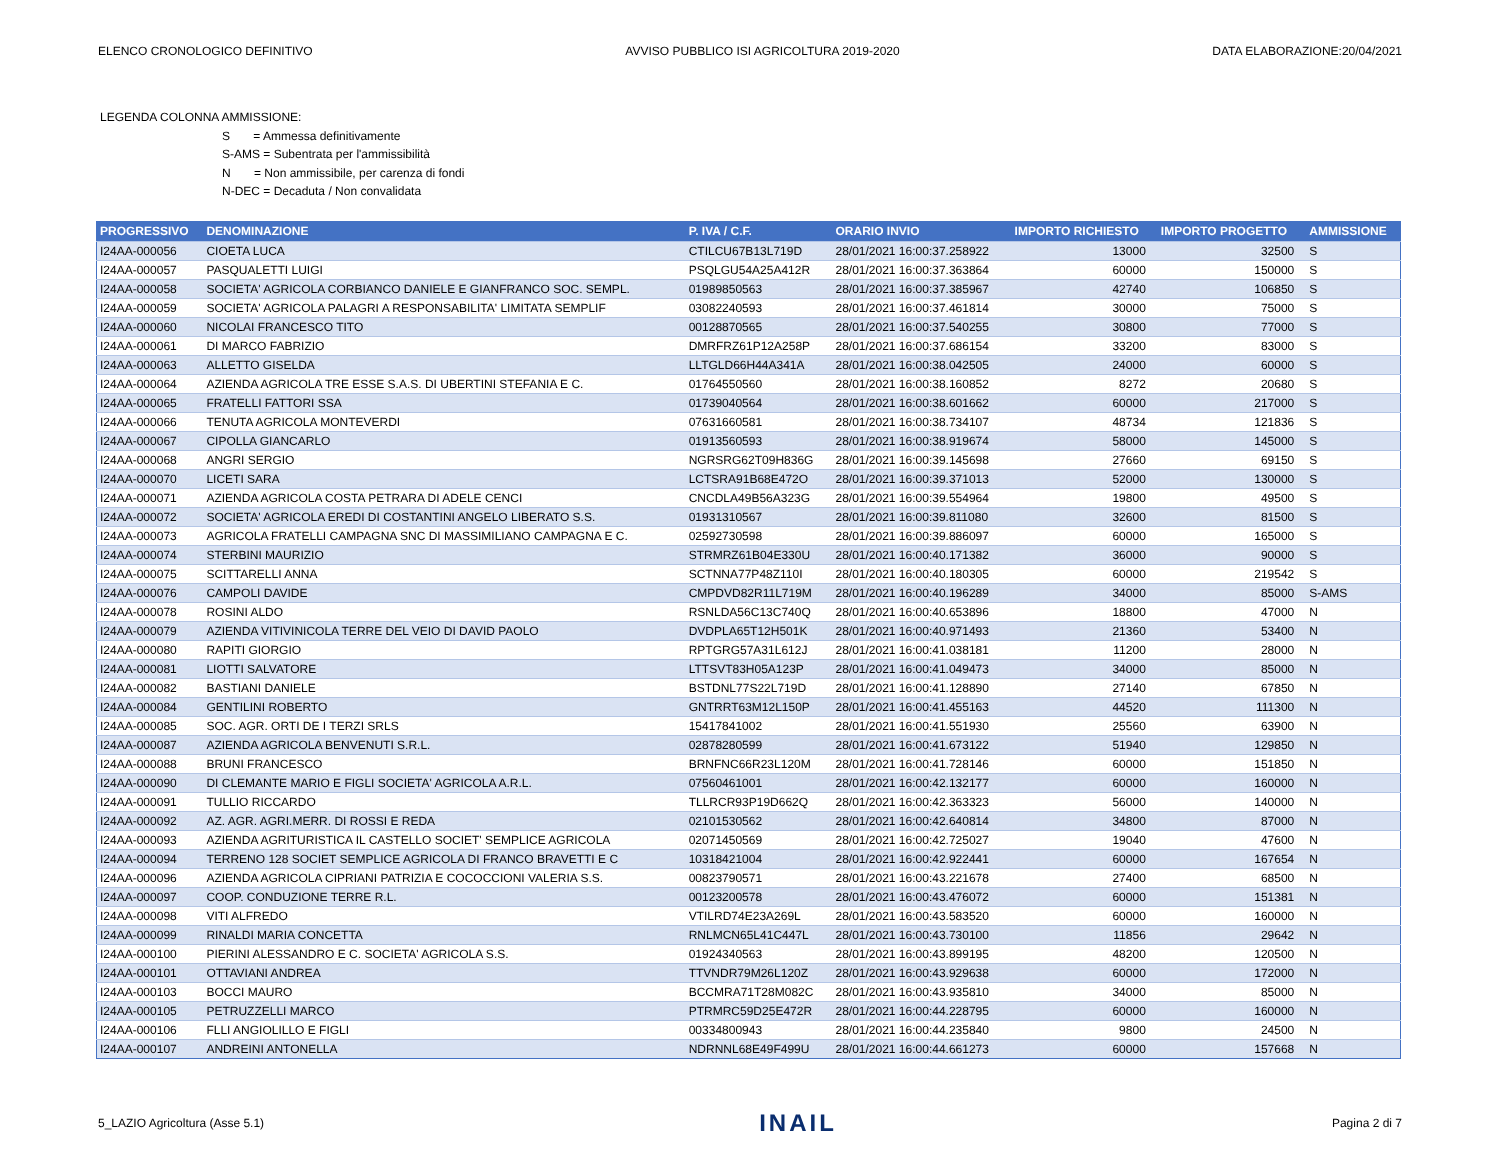ELENCO CRONOLOGICO DEFINITIVO AVVISO PUBBLICO ISI AGRICOLTURA 2019-2020 DATA ELABORAZIONE:20/04/2021
LEGENDA COLONNA AMMISSIONE:
S = Ammessa definitivamente
S-AMS = Subentrata per l'ammissibilità
N = Non ammissibile, per carenza di fondi
N-DEC = Decaduta / Non convalidata
| PROGRESSIVO | DENOMINAZIONE | P. IVA / C.F. | ORARIO INVIO | IMPORTO RICHIESTO | IMPORTO PROGETTO | AMMISSIONE |
| --- | --- | --- | --- | --- | --- | --- |
| I24AA-000056 | CIOETA LUCA | CTILCU67B13L719D | 28/01/2021 16:00:37.258922 | 13000 | 32500 | S |
| I24AA-000057 | PASQUALETTI LUIGI | PSQLGU54A25A412R | 28/01/2021 16:00:37.363864 | 60000 | 150000 | S |
| I24AA-000058 | SOCIETA' AGRICOLA CORBIANCO DANIELE E GIANFRANCO SOC. SEMPL. | 01989850563 | 28/01/2021 16:00:37.385967 | 42740 | 106850 | S |
| I24AA-000059 | SOCIETA' AGRICOLA PALAGRI A RESPONSABILITA' LIMITATA SEMPLIF | 03082240593 | 28/01/2021 16:00:37.461814 | 30000 | 75000 | S |
| I24AA-000060 | NICOLAI FRANCESCO TITO | 00128870565 | 28/01/2021 16:00:37.540255 | 30800 | 77000 | S |
| I24AA-000061 | DI MARCO FABRIZIO | DMRFRZ61P12A258P | 28/01/2021 16:00:37.686154 | 33200 | 83000 | S |
| I24AA-000063 | ALLETTO GISELDA | LLTGLD66H44A341A | 28/01/2021 16:00:38.042505 | 24000 | 60000 | S |
| I24AA-000064 | AZIENDA AGRICOLA TRE ESSE S.A.S. DI UBERTINI STEFANIA E C. | 01764550560 | 28/01/2021 16:00:38.160852 | 8272 | 20680 | S |
| I24AA-000065 | FRATELLI FATTORI SSA | 01739040564 | 28/01/2021 16:00:38.601662 | 60000 | 217000 | S |
| I24AA-000066 | TENUTA AGRICOLA MONTEVERDI | 07631660581 | 28/01/2021 16:00:38.734107 | 48734 | 121836 | S |
| I24AA-000067 | CIPOLLA GIANCARLO | 01913560593 | 28/01/2021 16:00:38.919674 | 58000 | 145000 | S |
| I24AA-000068 | ANGRI SERGIO | NGRSRG62T09H836G | 28/01/2021 16:00:39.145698 | 27660 | 69150 | S |
| I24AA-000070 | LICETI SARA | LCTSRA91B68E472O | 28/01/2021 16:00:39.371013 | 52000 | 130000 | S |
| I24AA-000071 | AZIENDA AGRICOLA COSTA PETRARA DI ADELE CENCI | CNCDLA49B56A323G | 28/01/2021 16:00:39.554964 | 19800 | 49500 | S |
| I24AA-000072 | SOCIETA' AGRICOLA EREDI DI COSTANTINI ANGELO LIBERATO S.S. | 01931310567 | 28/01/2021 16:00:39.811080 | 32600 | 81500 | S |
| I24AA-000073 | AGRICOLA FRATELLI CAMPAGNA SNC DI MASSIMILIANO CAMPAGNA E C. | 02592730598 | 28/01/2021 16:00:39.886097 | 60000 | 165000 | S |
| I24AA-000074 | STERBINI MAURIZIO | STRMRZ61B04E330U | 28/01/2021 16:00:40.171382 | 36000 | 90000 | S |
| I24AA-000075 | SCITTARELLI ANNA | SCTNNA77P48Z110I | 28/01/2021 16:00:40.180305 | 60000 | 219542 | S |
| I24AA-000076 | CAMPOLI DAVIDE | CMPDVD82R11L719M | 28/01/2021 16:00:40.196289 | 34000 | 85000 | S-AMS |
| I24AA-000078 | ROSINI ALDO | RSNLDA56C13C740Q | 28/01/2021 16:00:40.653896 | 18800 | 47000 | N |
| I24AA-000079 | AZIENDA VITIVINICOLA TERRE DEL VEIO DI DAVID PAOLO | DVDPLA65T12H501K | 28/01/2021 16:00:40.971493 | 21360 | 53400 | N |
| I24AA-000080 | RAPITI GIORGIO | RPTGRG57A31L612J | 28/01/2021 16:00:41.038181 | 11200 | 28000 | N |
| I24AA-000081 | LIOTTI SALVATORE | LTTSVT83H05A123P | 28/01/2021 16:00:41.049473 | 34000 | 85000 | N |
| I24AA-000082 | BASTIANI DANIELE | BSTDNL77S22L719D | 28/01/2021 16:00:41.128890 | 27140 | 67850 | N |
| I24AA-000084 | GENTILINI ROBERTO | GNTRRT63M12L150P | 28/01/2021 16:00:41.455163 | 44520 | 111300 | N |
| I24AA-000085 | SOC. AGR. ORTI DE I TERZI SRLS | 15417841002 | 28/01/2021 16:00:41.551930 | 25560 | 63900 | N |
| I24AA-000087 | AZIENDA AGRICOLA BENVENUTI S.R.L. | 02878280599 | 28/01/2021 16:00:41.673122 | 51940 | 129850 | N |
| I24AA-000088 | BRUNI FRANCESCO | BRNFNC66R23L120M | 28/01/2021 16:00:41.728146 | 60000 | 151850 | N |
| I24AA-000090 | DI CLEMANTE MARIO E FIGLI SOCIETA' AGRICOLA A.R.L. | 07560461001 | 28/01/2021 16:00:42.132177 | 60000 | 160000 | N |
| I24AA-000091 | TULLIO RICCARDO | TLLRCR93P19D662Q | 28/01/2021 16:00:42.363323 | 56000 | 140000 | N |
| I24AA-000092 | AZ. AGR. AGRI.MERR. DI ROSSI E REDA | 02101530562 | 28/01/2021 16:00:42.640814 | 34800 | 87000 | N |
| I24AA-000093 | AZIENDA AGRITURISTICA IL CASTELLO SOCIET' SEMPLICE AGRICOLA | 02071450569 | 28/01/2021 16:00:42.725027 | 19040 | 47600 | N |
| I24AA-000094 | TERRENO 128 SOCIET SEMPLICE AGRICOLA DI FRANCO BRAVETTI E C | 10318421004 | 28/01/2021 16:00:42.922441 | 60000 | 167654 | N |
| I24AA-000096 | AZIENDA AGRICOLA CIPRIANI PATRIZIA E COCOCCIONI VALERIA S.S. | 00823790571 | 28/01/2021 16:00:43.221678 | 27400 | 68500 | N |
| I24AA-000097 | COOP. CONDUZIONE TERRE R.L. | 00123200578 | 28/01/2021 16:00:43.476072 | 60000 | 151381 | N |
| I24AA-000098 | VITI ALFREDO | VTILRD74E23A269L | 28/01/2021 16:00:43.583520 | 60000 | 160000 | N |
| I24AA-000099 | RINALDI MARIA CONCETTA | RNLMCN65L41C447L | 28/01/2021 16:00:43.730100 | 11856 | 29642 | N |
| I24AA-000100 | PIERINI ALESSANDRO E C. SOCIETA' AGRICOLA S.S. | 01924340563 | 28/01/2021 16:00:43.899195 | 48200 | 120500 | N |
| I24AA-000101 | OTTAVIANI ANDREA | TTVNDR79M26L120Z | 28/01/2021 16:00:43.929638 | 60000 | 172000 | N |
| I24AA-000103 | BOCCI MAURO | BCCMRA71T28M082C | 28/01/2021 16:00:43.935810 | 34000 | 85000 | N |
| I24AA-000105 | PETRUZZELLI MARCO | PTRMRC59D25E472R | 28/01/2021 16:00:44.228795 | 60000 | 160000 | N |
| I24AA-000106 | FLLI ANGIOLILLO E FIGLI | 00334800943 | 28/01/2021 16:00:44.235840 | 9800 | 24500 | N |
| I24AA-000107 | ANDREINI ANTONELLA | NDRNNL68E49F499U | 28/01/2021 16:00:44.661273 | 60000 | 157668 | N |
5_LAZIO Agricoltura (Asse 5.1) INAIL Pagina 2 di 7